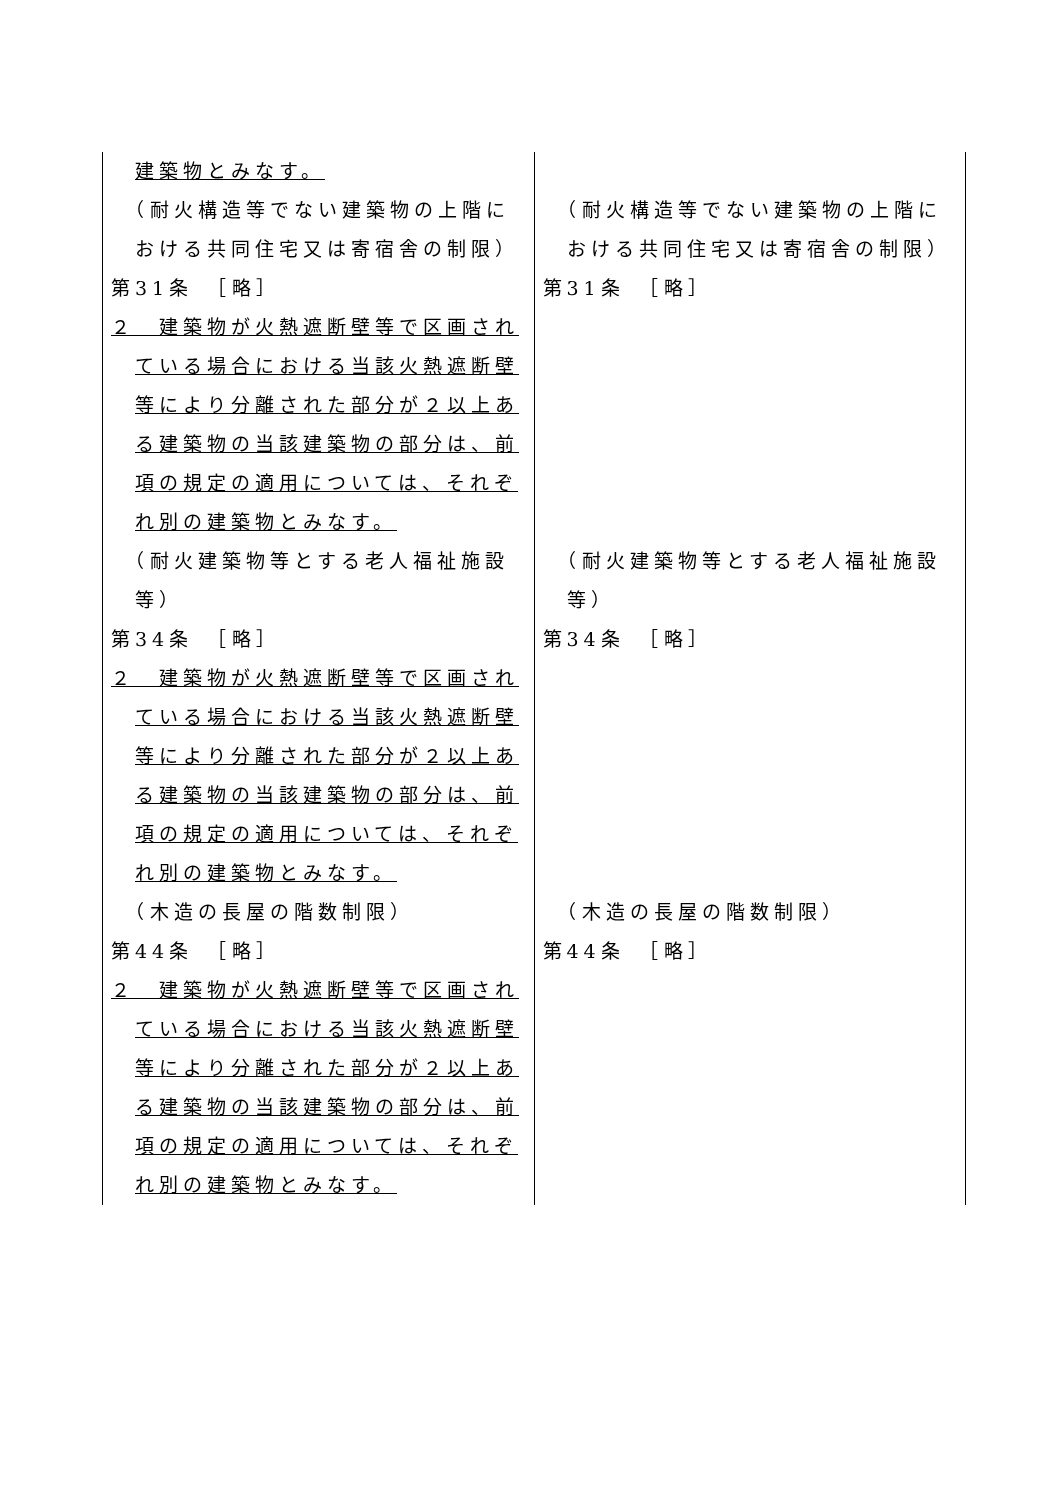| 建築物とみなす。 （耐火構造等でない建築物の上階における共同住宅又は寄宿舎の制限） 第31条 ［略］ ２ 建築物が火熱遮断壁等で区画されている場合における当該火熱遮断壁等により分離された部分が２以上ある建築物の当該建築物の部分は、前項の規定の適用については、それぞれ別の建築物とみなす。 （耐火建築物等とする老人福祉施設等） 第34条 ［略］ ２ 建築物が火熱遮断壁等で区画されている場合における当該火熱遮断壁等により分離された部分が２以上ある建築物の当該建築物の部分は、前項の規定の適用については、それぞれ別の建築物とみなす。 （木造の長屋の階数制限） 第44条 ［略］ ２ 建築物が火熱遮断壁等で区画されている場合における当該火熱遮断壁等により分離された部分が２以上ある建築物の当該建築物の部分は、前項の規定の適用については、それぞれ別の建築物とみなす。 | （耐火構造等でない建築物の上階における共同住宅又は寄宿舎の制限） 第31条 ［略］ （耐火建築物等とする老人福祉施設等） 第34条 ［略］ （木造の長屋の階数制限） 第44条 ［略］ |